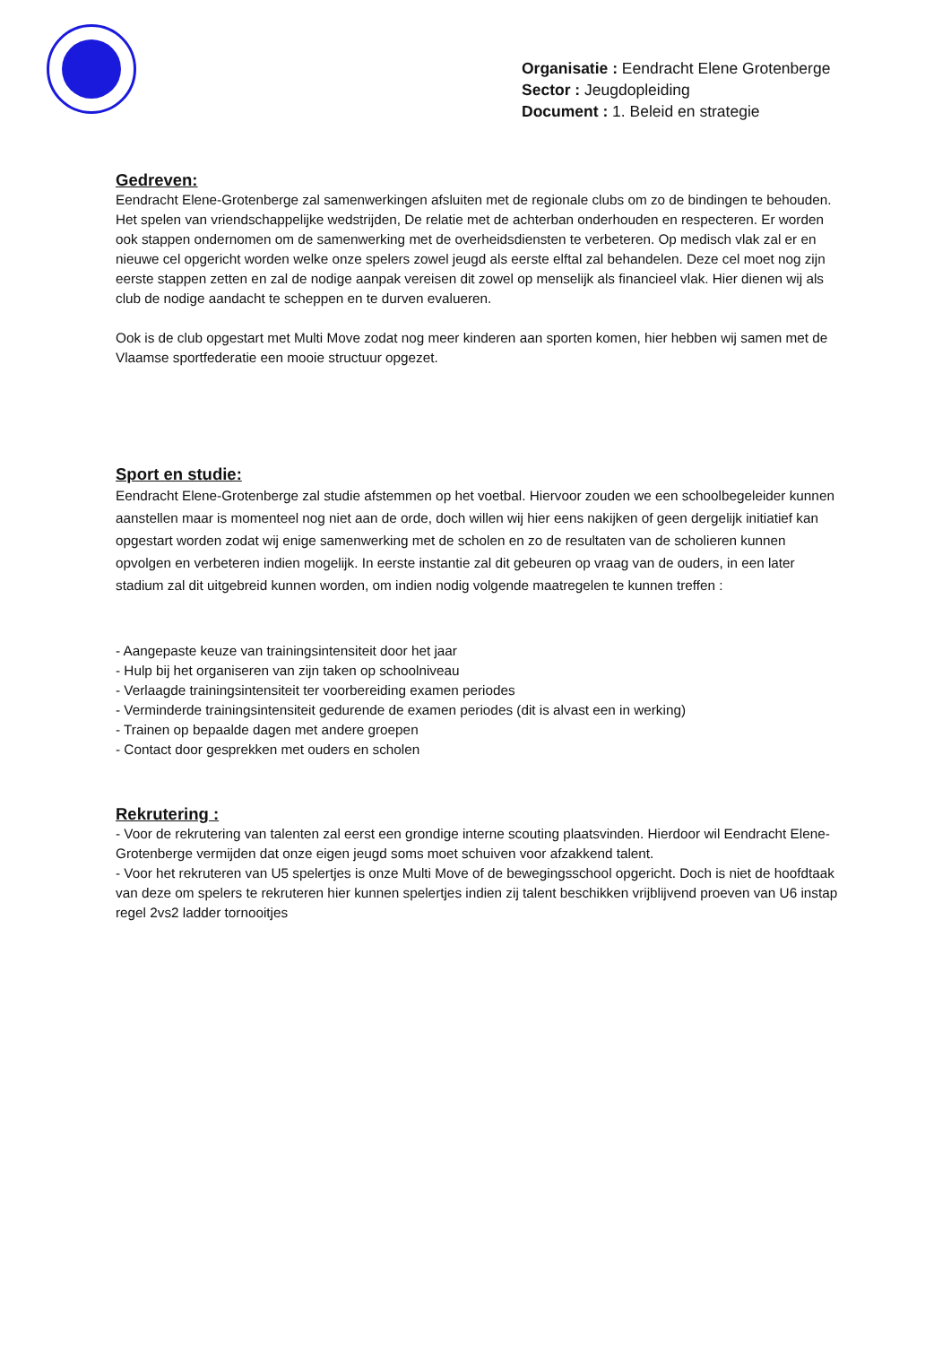Organisatie : Eendracht Elene Grotenberge
Sector : Jeugdopleiding
Document : 1. Beleid en strategie
Gedreven:
Eendracht Elene-Grotenberge zal samenwerkingen afsluiten met de regionale clubs om zo de bindingen te behouden. Het spelen van vriendschappelijke wedstrijden, De relatie met de achterban onderhouden en respecteren. Er worden ook stappen ondernomen om de samenwerking met de overheidsdiensten te verbeteren. Op medisch vlak zal er en nieuwe cel opgericht worden welke onze spelers zowel jeugd als eerste elftal zal behandelen. Deze cel moet nog zijn eerste stappen zetten en zal de nodige aanpak vereisen dit zowel op menselijk als financieel vlak. Hier dienen wij als club de nodige aandacht te scheppen en te durven evalueren.
Ook is de club opgestart met Multi Move zodat nog meer kinderen aan sporten komen, hier hebben wij samen met de Vlaamse sportfederatie een mooie structuur opgezet.
Sport en studie:
Eendracht Elene-Grotenberge zal studie afstemmen op het voetbal. Hiervoor zouden we een schoolbegeleider kunnen aanstellen maar is momenteel nog niet aan de orde, doch willen wij hier eens nakijken of geen dergelijk initiatief kan opgestart worden zodat wij enige samenwerking met de scholen en zo de resultaten van de scholieren kunnen opvolgen en verbeteren indien mogelijk. In eerste instantie zal dit gebeuren op vraag van de ouders, in een later stadium zal dit uitgebreid kunnen worden, om indien nodig volgende maatregelen te kunnen treffen :
- Aangepaste keuze van trainingsintensiteit door het jaar
- Hulp bij het organiseren van zijn taken op schoolniveau
- Verlaagde trainingsintensiteit ter voorbereiding examen periodes
- Verminderde trainingsintensiteit gedurende de examen periodes (dit is alvast een in werking)
- Trainen op bepaalde dagen met andere groepen
- Contact door gesprekken met ouders en scholen
Rekrutering :
- Voor de rekrutering van talenten zal eerst een grondige interne scouting plaatsvinden. Hierdoor wil Eendracht Elene-Grotenberge vermijden dat onze eigen jeugd soms moet schuiven voor afzakkend talent.
- Voor het rekruteren van U5 spelertjes is onze Multi Move of de bewegingsschool opgericht. Doch is niet de hoofdtaak van deze om spelers te rekruteren hier kunnen spelertjes indien zij talent beschikken vrijblijvend proeven van U6 instap regel 2vs2 ladder tornooitjes